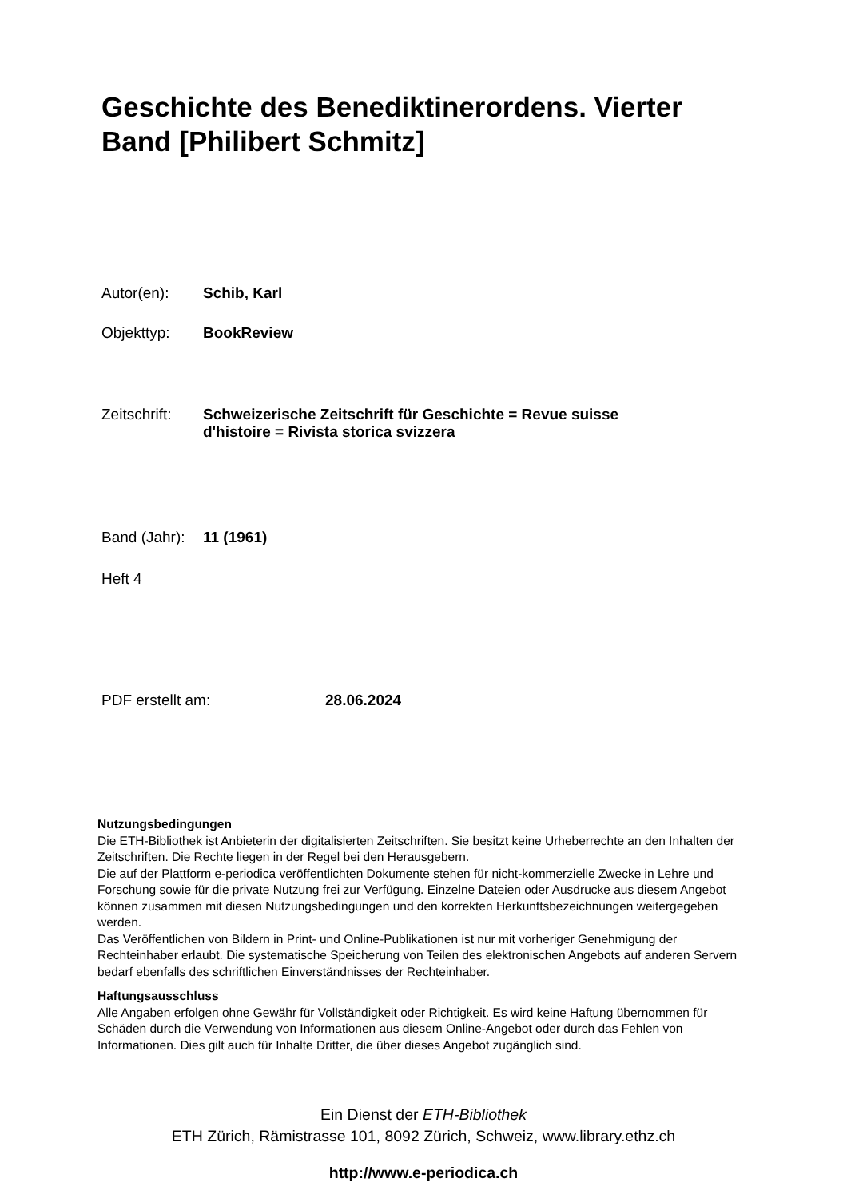Geschichte des Benediktinerordens. Vierter Band [Philibert Schmitz]
Autor(en): Schib, Karl
Objekttyp: BookReview
Zeitschrift: Schweizerische Zeitschrift für Geschichte = Revue suisse
d'histoire = Rivista storica svizzera
Band (Jahr): 11 (1961)
Heft 4
PDF erstellt am: 28.06.2024
Nutzungsbedingungen
Die ETH-Bibliothek ist Anbieterin der digitalisierten Zeitschriften. Sie besitzt keine Urheberrechte an den Inhalten der Zeitschriften. Die Rechte liegen in der Regel bei den Herausgebern.
Die auf der Plattform e-periodica veröffentlichten Dokumente stehen für nicht-kommerzielle Zwecke in Lehre und Forschung sowie für die private Nutzung frei zur Verfügung. Einzelne Dateien oder Ausdrucke aus diesem Angebot können zusammen mit diesen Nutzungsbedingungen und den korrekten Herkunftsbezeichnungen weitergegeben werden.
Das Veröffentlichen von Bildern in Print- und Online-Publikationen ist nur mit vorheriger Genehmigung der Rechteinhaber erlaubt. Die systematische Speicherung von Teilen des elektronischen Angebots auf anderen Servern bedarf ebenfalls des schriftlichen Einverständnisses der Rechteinhaber.
Haftungsausschluss
Alle Angaben erfolgen ohne Gewähr für Vollständigkeit oder Richtigkeit. Es wird keine Haftung übernommen für Schäden durch die Verwendung von Informationen aus diesem Online-Angebot oder durch das Fehlen von Informationen. Dies gilt auch für Inhalte Dritter, die über dieses Angebot zugänglich sind.
Ein Dienst der ETH-Bibliothek
ETH Zürich, Rämistrasse 101, 8092 Zürich, Schweiz, www.library.ethz.ch
http://www.e-periodica.ch